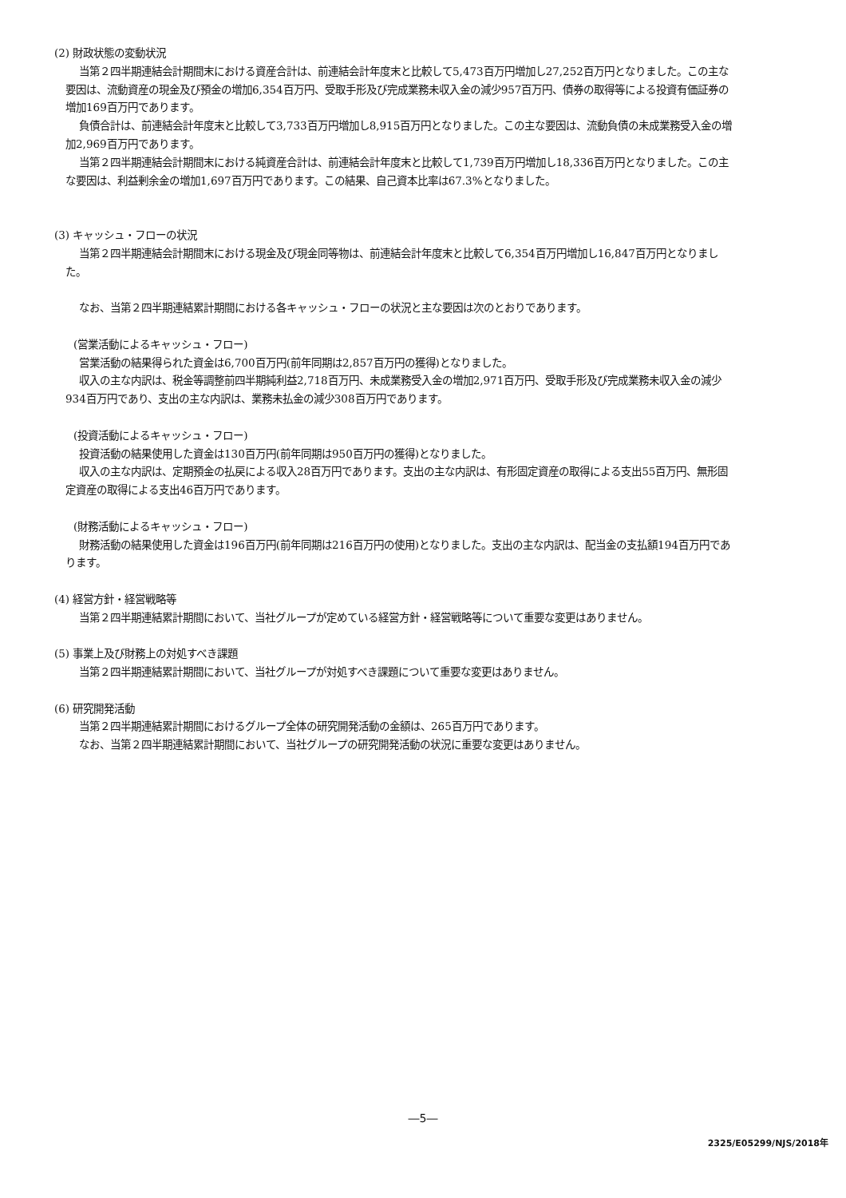(2) 財政状態の変動状況
当第２四半期連結会計期間末における資産合計は、前連結会計年度末と比較して5,473百万円増加し27,252百万円となりました。この主な要因は、流動資産の現金及び預金の増加6,354百万円、受取手形及び完成業務未収入金の減少957百万円、債券の取得等による投資有価証券の増加169百万円であります。
負債合計は、前連結会計年度末と比較して3,733百万円増加し8,915百万円となりました。この主な要因は、流動負債の未成業務受入金の増加2,969百万円であります。
当第２四半期連結会計期間末における純資産合計は、前連結会計年度末と比較して1,739百万円増加し18,336百万円となりました。この主な要因は、利益剰余金の増加1,697百万円であります。この結果、自己資本比率は67.3%となりました。
(3) キャッシュ・フローの状況
当第２四半期連結会計期間末における現金及び現金同等物は、前連結会計年度末と比較して6,354百万円増加し16,847百万円となりました。
なお、当第２四半期連結累計期間における各キャッシュ・フローの状況と主な要因は次のとおりであります。
(営業活動によるキャッシュ・フロー)
営業活動の結果得られた資金は6,700百万円(前年同期は2,857百万円の獲得)となりました。
収入の主な内訳は、税金等調整前四半期純利益2,718百万円、未成業務受入金の増加2,971百万円、受取手形及び完成業務未収入金の減少934百万円であり、支出の主な内訳は、業務未払金の減少308百万円であります。
(投資活動によるキャッシュ・フロー)
投資活動の結果使用した資金は130百万円(前年同期は950百万円の獲得)となりました。
収入の主な内訳は、定期預金の払戻による収入28百万円であります。支出の主な内訳は、有形固定資産の取得による支出55百万円、無形固定資産の取得による支出46百万円であります。
(財務活動によるキャッシュ・フロー)
財務活動の結果使用した資金は196百万円(前年同期は216百万円の使用)となりました。支出の主な内訳は、配当金の支払額194百万円であります。
(4) 経営方針・経営戦略等
当第２四半期連結累計期間において、当社グループが定めている経営方針・経営戦略等について重要な変更はありません。
(5) 事業上及び財務上の対処すべき課題
当第２四半期連結累計期間において、当社グループが対処すべき課題について重要な変更はありません。
(6) 研究開発活動
当第２四半期連結累計期間におけるグループ全体の研究開発活動の金額は、265百万円であります。
なお、当第２四半期連結累計期間において、当社グループの研究開発活動の状況に重要な変更はありません。
―5―
2325/E05299/NJS/2018年